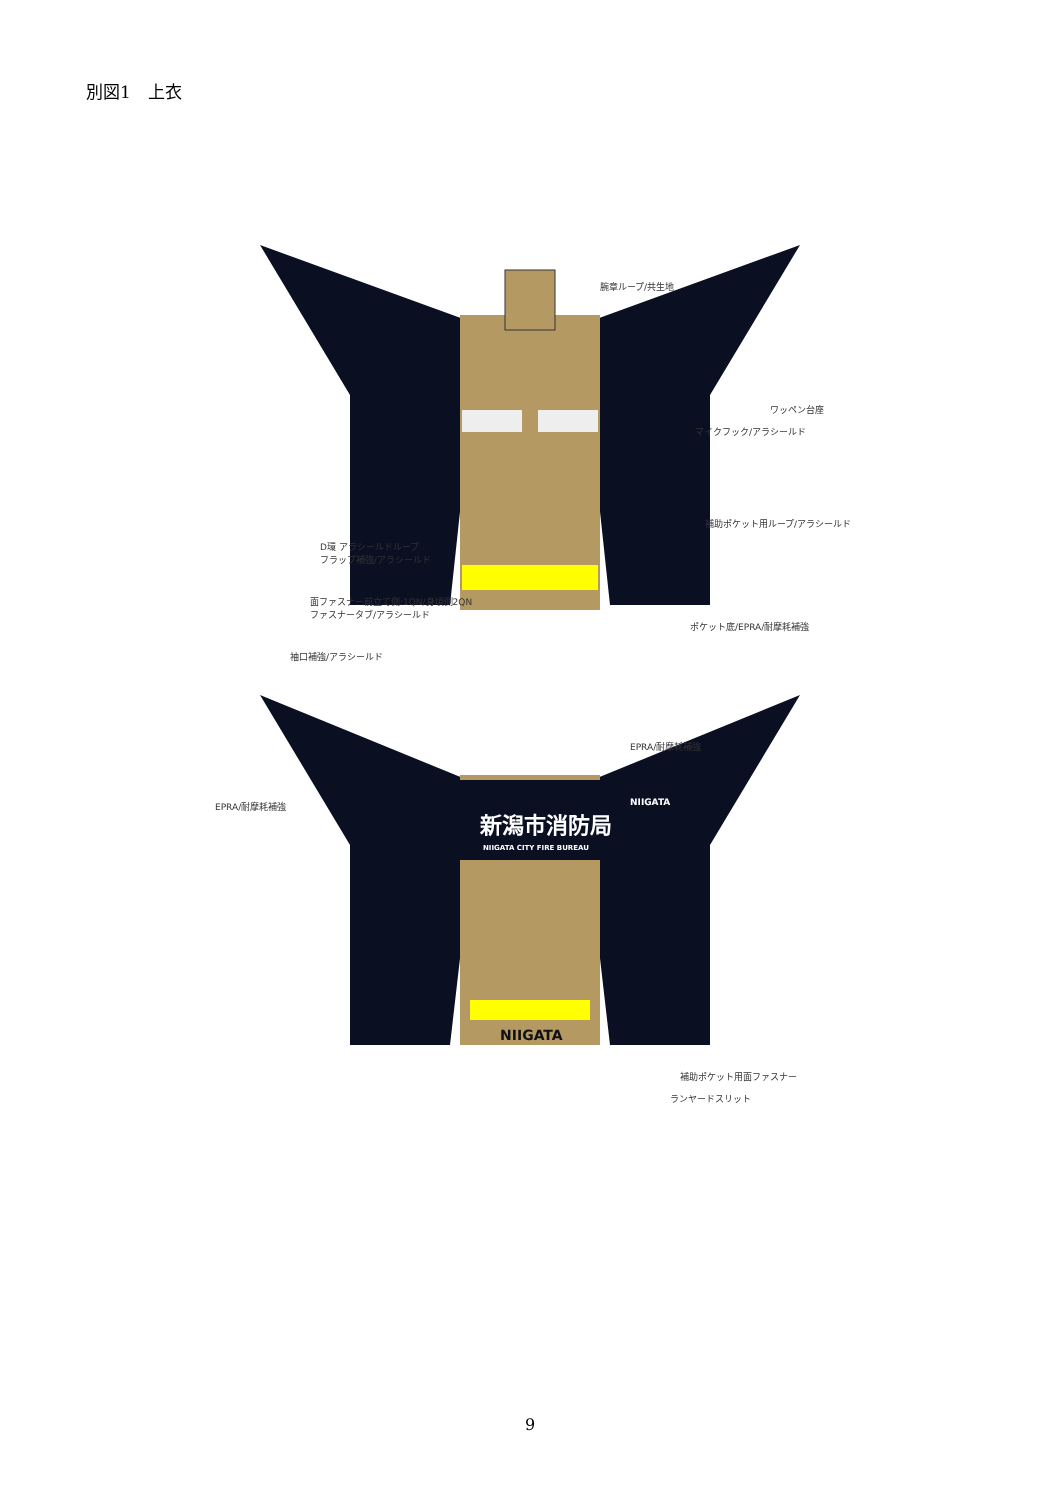別図1　上衣
腕章ループ/共生地
ワッペン台座
マイクフック/アラシールド
補助ポケット用ループ/アラシールド
D環 アラシールドループ
フラップ補強/アラシールド
面ファスナー前立て側:1QN/身頃側2QN
ファスナータブ/アラシールド
ポケット底/EPRA/耐摩耗補強
袖口補強/アラシールド
新潟市消防局
NIIGATA CITY FIRE BUREAU
NIIGATA
NIIGATA
EPRA/耐摩耗補強
EPRA/耐摩耗補強
補助ポケット用面ファスナー
ランヤードスリット
9